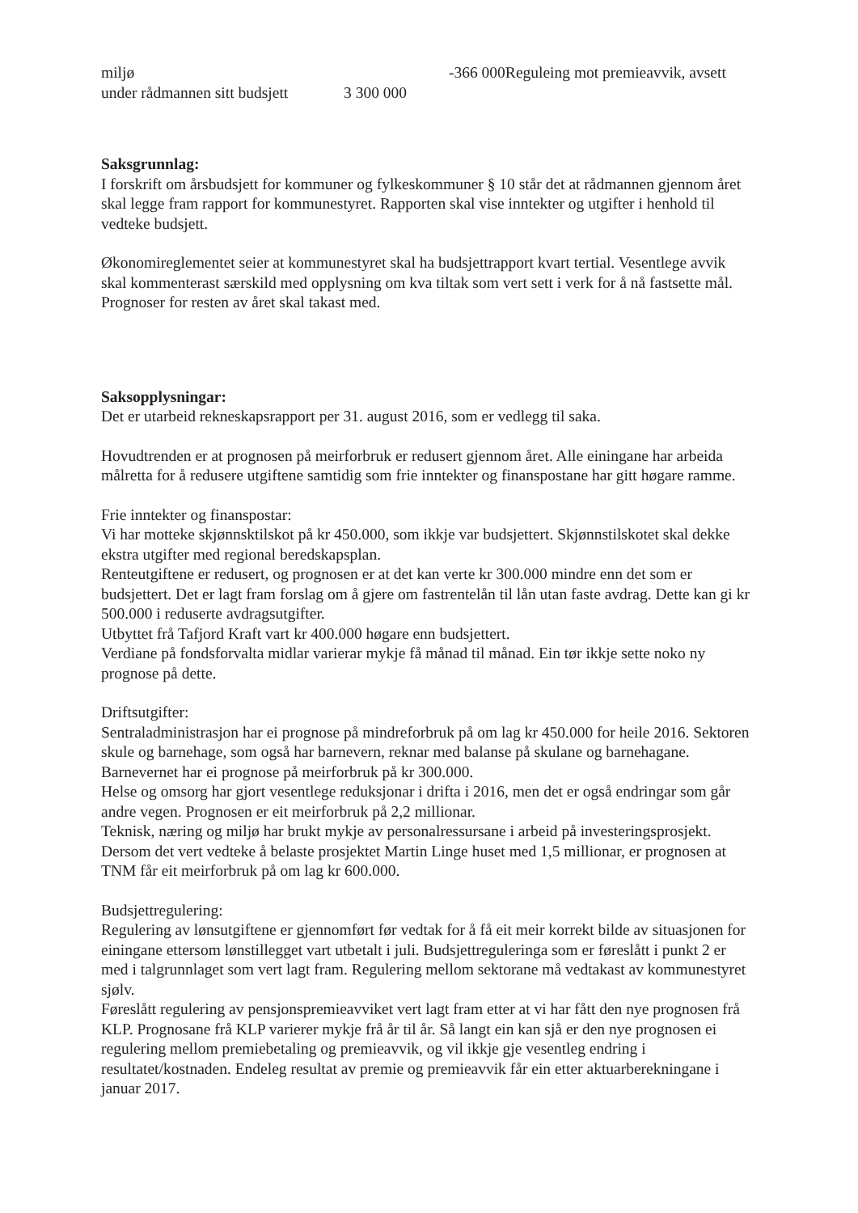miljø -366 000Reguleing mot premieavvik, avsett
under rådmannen sitt budsjett 3 300 000
Saksgrunnlag:
I forskrift om årsbudsjett for kommuner og fylkeskommuner § 10 står det at rådmannen gjennom året skal legge fram rapport for kommunestyret. Rapporten skal vise inntekter og utgifter i henhold til vedteke budsjett.
Økonomireglementet seier at kommunestyret skal ha budsjettrapport kvart tertial. Vesentlege avvik skal kommenterast særskild med opplysning om kva tiltak som vert sett i verk for å nå fastsette mål. Prognoser for resten av året skal takast med.
Saksopplysningar:
Det er utarbeid rekneskapsrapport per 31. august 2016, som er vedlegg til saka.
Hovudtrenden er at prognosen på meirforbruk er redusert gjennom året. Alle einingane har arbeida målretta for å redusere utgiftene samtidig som frie inntekter og finanspostane har gitt høgare ramme.
Frie inntekter og finanspostar:
Vi har motteke skjønnsktilskot på kr 450.000, som ikkje var budsjettert. Skjønnstilskotet skal dekke ekstra utgifter med regional beredskapsplan.
Renteutgiftene er redusert, og prognosen er at det kan verte kr 300.000 mindre enn det som er budsjettert. Det er lagt fram forslag om å gjere om fastrentelån til lån utan faste avdrag. Dette kan gi kr 500.000 i reduserte avdragsutgifter.
Utbyttet frå Tafjord Kraft vart kr 400.000 høgare enn budsjettert.
Verdiane på fondsforvalta midlar varierar mykje få månad til månad. Ein tør ikkje sette noko ny prognose på dette.
Driftsutgifter:
Sentraladministrasjon har ei prognose på mindreforbruk på om lag kr 450.000 for heile 2016. Sektoren skule og barnehage, som også har barnevern, reknar med balanse på skulane og barnehagane. Barnevernet har ei prognose på meirforbruk på kr 300.000.
Helse og omsorg har gjort vesentlege reduksjonar i drifta i 2016, men det er også endringar som går andre vegen. Prognosen er eit meirforbruk på 2,2 millionar.
Teknisk, næring og miljø har brukt mykje av personalressursane i arbeid på investeringsprosjekt. Dersom det vert vedteke å belaste prosjektet Martin Linge huset med 1,5 millionar, er prognosen at TNM får eit meirforbruk på om lag kr 600.000.
Budsjettregulering:
Regulering av lønsutgiftene er gjennomført før vedtak for å få eit meir korrekt bilde av situasjonen for einingane ettersom lønstillegget vart utbetalt i juli. Budsjettreguleringa som er føreslått i punkt 2 er med i talgrunnlaget som vert lagt fram. Regulering mellom sektorane må vedtakast av kommunestyret sjølv.
Føreslått regulering av pensjonspremieavviket vert lagt fram etter at vi har fått den nye prognosen frå KLP. Prognosane frå KLP varierer mykje frå år til år. Så langt ein kan sjå er den nye prognosen ei regulering mellom premiebetaling og premieavvik, og vil ikkje gje vesentleg endring i resultatet/kostnaden. Endeleg resultat av premie og premieavvik får ein etter aktuarberekningane i januar 2017.